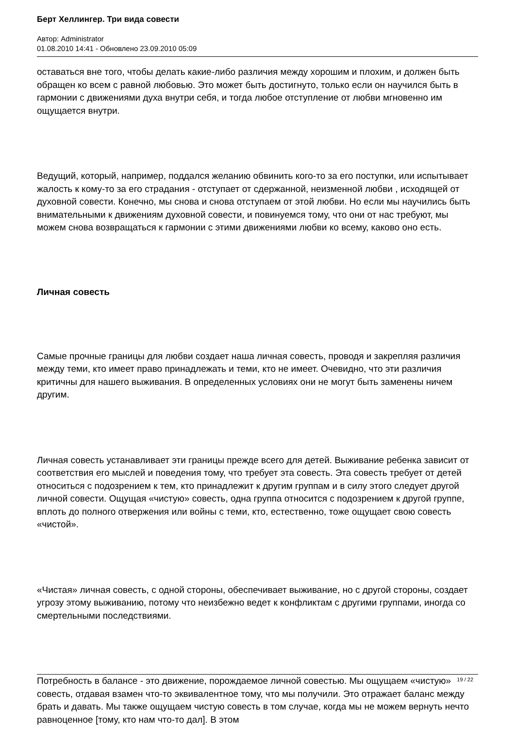Берт Хеллингер. Три вида совести
Автор: Administrator
01.08.2010 14:41 - Обновлено 23.09.2010 05:09
оставаться вне того, чтобы делать какие-либо различия между хорошим и плохим, и должен быть обращен ко всем с равной любовью. Это может быть достигнуто, только если он научился быть в гармонии с движениями духа внутри себя, и тогда любое отступление от любви мгновенно им ощущается внутри.
Ведущий, который, например, поддался желанию обвинить кого-то за его поступки, или испытывает жалость к кому-то за его страдания - отступает от сдержанной, неизменной любви , исходящей от духовной совести. Конечно, мы снова и снова отступаем от этой любви. Но если мы научились быть внимательными к движениям духовной совести, и повинуемся тому, что они от нас требуют, мы можем снова возвращаться к гармонии с этими движениями любви ко всему, каково оно есть.
Личная совесть
Самые прочные границы для любви создает наша личная совесть, проводя и закрепляя различия между теми, кто имеет право принадлежать и теми, кто не имеет. Очевидно, что эти различия критичны для нашего выживания. В определенных условиях они не могут быть заменены ничем другим.
Личная совесть устанавливает эти границы прежде всего для детей. Выживание ребенка зависит от соответствия его мыслей и поведения тому, что требует эта совесть. Эта совесть требует от детей относиться с подозрением к тем, кто принадлежит к другим группам и в силу этого следует другой личной совести. Ощущая «чистую» совесть, одна группа относится с подозрением к другой группе, вплоть до полного отвержения или войны с теми, кто, естественно, тоже ощущает свою совесть «чистой».
«Чистая» личная совесть, с одной стороны, обеспечивает выживание, но с другой стороны, создает угрозу этому выживанию, потому что неизбежно ведет к конфликтам с другими группами, иногда со смертельными последствиями.
Потребность в балансе - это движение, порождаемое личной совестью. Мы ощущаем «чистую» совесть, отдавая взамен что-то эквивалентное тому, что мы получили. Это отражает баланс между брать и давать. Мы также ощущаем чистую совесть в том случае, когда мы не можем вернуть нечто равноценное [тому, кто нам что-то дал]. В этом
19 / 22